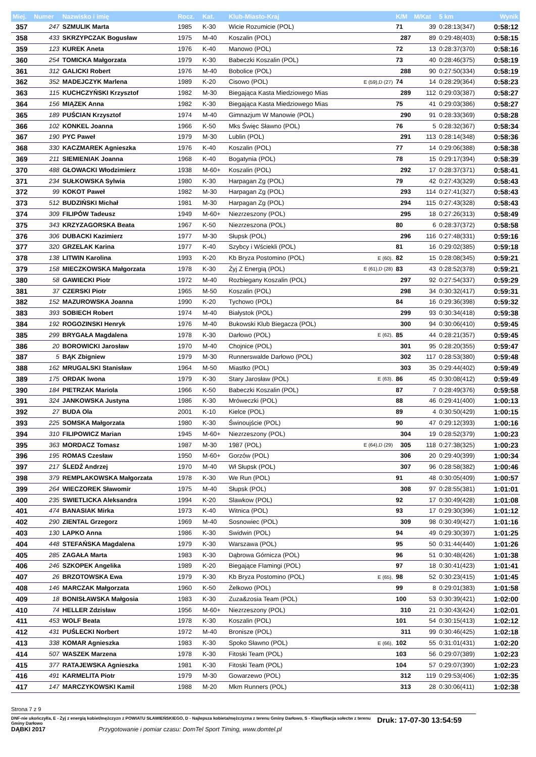| Miej. | Numer | Nazwisko i imię | Rocz. | Kat. | Klub-Miasto-Kraj | | K/M | M/Kat | 5 km | Wynik |
| --- | --- | --- | --- | --- | --- | --- | --- | --- | --- | --- |
| 357 | 247 | SZMULIK Marta | 1985 | K-30 | Wicie Rozumicie (POL) | | 71 | 39 | 0:28:13(347) | 0:58:12 |
| 358 | 433 | SKRZYPCZAK Bogusław | 1975 | M-40 | Koszalin (POL) | | 287 | 89 | 0:29:48(403) | 0:58:15 |
| 359 | 123 | KUREK Aneta | 1976 | K-40 | Manowo (POL) | | 72 | 13 | 0:28:37(370) | 0:58:16 |
| 360 | 254 | TOMICKA Małgorzata | 1979 | K-30 | Babeczki Koszalin (POL) | | 73 | 40 | 0:28:46(375) | 0:58:19 |
| 361 | 312 | GALICKI Robert | 1976 | M-40 | Bobolice (POL) | | 288 | 90 | 0:27:50(334) | 0:58:19 |
| 362 | 352 | MADEJCZYK Marlena | 1989 | K-20 | Cisowo (POL) | E (59),D (27) | 74 | 14 | 0:28:29(364) | 0:58:23 |
| 363 | 115 | KUCHCZYŃSKI Krzysztof | 1982 | M-30 | Biegająca Kasta Miedziowego Mias | | 289 | 112 | 0:29:03(387) | 0:58:27 |
| 364 | 156 | MIĄZEK Anna | 1982 | K-30 | Biegająca Kasta Miedziowego Mias | | 75 | 41 | 0:29:03(386) | 0:58:27 |
| 365 | 189 | PUŚCIAN Krzysztof | 1974 | M-40 | Gimnazjum W Manowie (POL) | | 290 | 91 | 0:28:33(369) | 0:58:28 |
| 366 | 102 | KONKEL Joanna | 1966 | K-50 | Mks Święc Sławno (POL) | | 76 | 5 | 0:28:32(367) | 0:58:34 |
| 367 | 190 | PYC Paweł | 1979 | M-30 | Lublin (POL) | | 291 | 113 | 0:28:14(348) | 0:58:36 |
| 368 | 330 | KACZMAREK Agnieszka | 1976 | K-40 | Koszalin (POL) | | 77 | 14 | 0:29:06(388) | 0:58:38 |
| 369 | 211 | SIEMIENIAK Joanna | 1968 | K-40 | Bogatynia (POL) | | 78 | 15 | 0:29:17(394) | 0:58:39 |
| 370 | 488 | GŁOWACKI Włodzimierz | 1938 | M-60+ | Koszalin (POL) | | 292 | 17 | 0:28:37(371) | 0:58:41 |
| 371 | 234 | SUŁKOWSKA Sylwia | 1980 | K-30 | Harpagan Zg (POL) | | 79 | 42 | 0:27:43(329) | 0:58:43 |
| 372 | 99 | KOKOT Paweł | 1982 | M-30 | Harpagan Zg (POL) | | 293 | 114 | 0:27:41(327) | 0:58:43 |
| 373 | 512 | BUDZIŃSKI Michał | 1981 | M-30 | Harpagan Zg (POL) | | 294 | 115 | 0:27:43(328) | 0:58:43 |
| 374 | 309 | FILIPÓW Tadeusz | 1949 | M-60+ | Niezrzeszony (POL) | | 295 | 18 | 0:27:26(313) | 0:58:49 |
| 375 | 343 | KRZYZAGORSKA Beata | 1967 | K-50 | Niezrzeszona (POL) | | 80 | 6 | 0:28:37(372) | 0:58:58 |
| 376 | 306 | DUBACKI Kazimierz | 1977 | M-30 | Słupsk (POL) | | 296 | 116 | 0:27:48(331) | 0:59:16 |
| 377 | 320 | GRZELAK Karina | 1977 | K-40 | Szybcy i Wściekli (POL) | | 81 | 16 | 0:29:02(385) | 0:59:18 |
| 378 | 138 | LITWIN Karolina | 1993 | K-20 | Kb Bryza Postomino (POL) | E (60), | 82 | 15 | 0:28:08(345) | 0:59:21 |
| 379 | 158 | MIECZKOWSKA Małgorzata | 1978 | K-30 | Żyj Z Energią (POL) | E (61),D (28) | 83 | 43 | 0:28:52(378) | 0:59:21 |
| 380 | 58 | GAWIECKI Piotr | 1972 | M-40 | Rozbiegany Koszalin (POL) | | 297 | 92 | 0:27:54(337) | 0:59:29 |
| 381 | 37 | CZERSKI Piotr | 1965 | M-50 | Koszalin (POL) | | 298 | 34 | 0:30:32(417) | 0:59:31 |
| 382 | 152 | MAZUROWSKA Joanna | 1990 | K-20 | Tychowo (POL) | | 84 | 16 | 0:29:36(398) | 0:59:32 |
| 383 | 393 | SOBIECH Robert | 1974 | M-40 | Białystok (POL) | | 299 | 93 | 0:30:34(418) | 0:59:38 |
| 384 | 192 | ROGOZINSKI Henryk | 1976 | M-40 | Bukowski Klub Biegacza (POL) | | 300 | 94 | 0:30:06(410) | 0:59:45 |
| 385 | 299 | BRYGAŁA Magdalena | 1978 | K-30 | Darłowo (POL) | E (62), | 85 | 44 | 0:28:21(357) | 0:59:45 |
| 386 | 20 | BOROWICKI Jarosław | 1970 | M-40 | Chojnice (POL) | | 301 | 95 | 0:28:20(355) | 0:59:47 |
| 387 | 5 | BĄK Zbigniew | 1979 | M-30 | Runnerswalde Darłowo (POL) | | 302 | 117 | 0:28:53(380) | 0:59:48 |
| 388 | 162 | MRUGALSKI Stanisław | 1964 | M-50 | Miastko (POL) | | 303 | 35 | 0:29:44(402) | 0:59:49 |
| 389 | 175 | ORDAK Iwona | 1979 | K-30 | Stary Jarosław (POL) | E (63), | 86 | 45 | 0:30:08(412) | 0:59:49 |
| 390 | 184 | PIETRZAK Mariola | 1966 | K-50 | Babeczki Koszalin (POL) | | 87 | 7 | 0:28:49(376) | 0:59:58 |
| 391 | 324 | JANKOWSKA Justyna | 1986 | K-30 | Mróweczki (POL) | | 88 | 46 | 0:29:41(400) | 1:00:13 |
| 392 | 27 | BUDA Ola | 2001 | K-10 | Kielce (POL) | | 89 | 4 | 0:30:50(429) | 1:00:15 |
| 393 | 225 | SOMSKA Małgorzata | 1980 | K-30 | Świnoujście (POL) | | 90 | 47 | 0:29:12(393) | 1:00:16 |
| 394 | 310 | FILIPOWICZ Marian | 1945 | M-60+ | Niezrzeszony (POL) | | 304 | 19 | 0:28:52(379) | 1:00:23 |
| 395 | 363 | MORDACZ Tomasz | 1987 | M-30 | 1987 (POL) | E (64),D (29) | 305 | 118 | 0:27:38(325) | 1:00:23 |
| 396 | 195 | ROMAS Czesław | 1950 | M-60+ | Gorzów (POL) | | 306 | 20 | 0:29:40(399) | 1:00:34 |
| 397 | 217 | ŚLEDŹ Andrzej | 1970 | M-40 | Wł Słupsk (POL) | | 307 | 96 | 0:28:58(382) | 1:00:46 |
| 398 | 379 | REMPLAKOWSKA Małgorzata | 1978 | K-30 | We Run (POL) | | 91 | 48 | 0:30:05(409) | 1:00:57 |
| 399 | 264 | WIECZOREK Sławomir | 1975 | M-40 | Słupsk (POL) | | 308 | 97 | 0:28:55(381) | 1:01:01 |
| 400 | 235 | SWIETLICKA Aleksandra | 1994 | K-20 | Slawkow (POL) | | 92 | 17 | 0:30:49(428) | 1:01:08 |
| 401 | 474 | BANASIAK Mirka | 1973 | K-40 | Witnica (POL) | | 93 | 17 | 0:29:30(396) | 1:01:12 |
| 402 | 290 | ZIENTAL Grzegorz | 1969 | M-40 | Sosnowiec (POL) | | 309 | 98 | 0:30:49(427) | 1:01:16 |
| 403 | 130 | LAPKO Anna | 1986 | K-30 | Swidwin (POL) | | 94 | 49 | 0:29:30(397) | 1:01:25 |
| 404 | 448 | STEFAŃSKA Magdalena | 1979 | K-30 | Warszawa (POL) | | 95 | 50 | 0:31:44(440) | 1:01:26 |
| 405 | 285 | ZAGAŁA Marta | 1983 | K-30 | Dąbrowa Górnicza (POL) | | 96 | 51 | 0:30:48(426) | 1:01:38 |
| 406 | 246 | SZKOPEK Angelika | 1989 | K-20 | Biegające Flamingi (POL) | | 97 | 18 | 0:30:41(423) | 1:01:41 |
| 407 | 26 | BRZOTOWSKA Ewa | 1979 | K-30 | Kb Bryza Postomino (POL) | E (65), | 98 | 52 | 0:30:23(415) | 1:01:45 |
| 408 | 146 | MARCZAK Małgorzata | 1960 | K-50 | Żelkowo (POL) | | 99 | 8 | 0:29:01(383) | 1:01:58 |
| 409 | 18 | BONISŁAWSKA Małgosia | 1983 | K-30 | Zuza&zosia Team (POL) | | 100 | 53 | 0:30:39(421) | 1:02:00 |
| 410 | 74 | HELLER Zdzisław | 1956 | M-60+ | Niezrzeszony (POL) | | 310 | 21 | 0:30:43(424) | 1:02:01 |
| 411 | 453 | WOLF Beata | 1978 | K-30 | Koszalin (POL) | | 101 | 54 | 0:30:15(413) | 1:02:12 |
| 412 | 431 | PUŚLECKI Norbert | 1972 | M-40 | Bronisze (POL) | | 311 | 99 | 0:30:46(425) | 1:02:18 |
| 413 | 338 | KOMAR Agnieszka | 1983 | K-30 | Spoko Sławno (POL) | E (66), | 102 | 55 | 0:31:01(431) | 1:02:20 |
| 414 | 507 | WASZEK Marzena | 1978 | K-30 | Fitoski Team (POL) | | 103 | 56 | 0:29:07(389) | 1:02:23 |
| 415 | 377 | RATAJEWSKA Agnieszka | 1981 | K-30 | Fitoski Team (POL) | | 104 | 57 | 0:29:07(390) | 1:02:23 |
| 416 | 491 | KARMELITA Piotr | 1979 | M-30 | Gowarzewo (POL) | | 312 | 119 | 0:29:53(406) | 1:02:35 |
| 417 | 147 | MARCZYKOWSKI Kamil | 1988 | M-20 | Mkm Runners (POL) | | 313 | 28 | 0:30:06(411) | 1:02:38 |
Strona 7 z 9
DNF-nie ukończył/a, E - Żyj z energią kobiet/mężczyzn z POWIATU SŁAWIEŃSKIEGO, D - Najlepsza kobieta/mężczyzna z terenu Gminy Darłowo, S - Klasyfikacja sołectw z terenu Gminy Darłowo Druk: 17-07-30 13:54:59
DĄBKI 2017 Przygotowanie i pomiar czasu: DomTel Sport Timing, www.domtel.pl